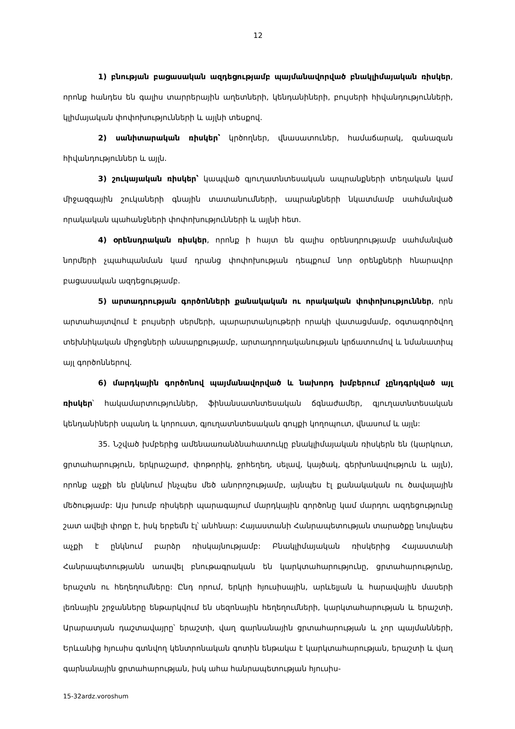12
1) բնության բացասական ազդեցությամբ պայմանավորված բնակլիմայական ռիսկեր, որոնք հանդես են գալիս տարրերային աղետների, կենդանիների, բույսերի հիվանդությունների, կլիմայական փոփոխությունների և այլնի տեսքով.
2) սանիտարական ռիսկեր՝ կրծողներ, վնասատուներ, համաճարակ, զանազան հիվանդություններ և այլն.
3) շուկայական ռիսկեր՝ կապված գյուղատնտեսական ապրանքների տեղական կամ միջազգային շուկաների գնային տատանումների, ապրանքների նկատմամբ սահմանված որակական պահանջների փոփոխությունների և այլնի հետ.
4) օրենսդրական ռիսկեր, որոնք ի հայտ են գալիս օրենսդրությամբ սահմանված նորմերի չպահպանման կամ դրանց փոփոխության դեպքում նոր օրենքների հնարավոր բացասական ազդեցությամբ.
5) արտադրության գործոնների քանակական ու որակական փոփոխություններ, որն արտահայտվում է բույսերի սերմերի, պարարտանյութերի որակի վատացմամբ, օգտագործվող տեխնիկական միջոցների անսարքությամբ, արտադրողականության կրճատումով և նմանատիպ այլ գործոններով.
6) մարդկային գործոնով պայմանավորված և նախորդ խմբերում չընդգրկված այլ ռիսկեր՝ հակամարտություններ, ֆինանսատնտեսական ճգնաժամեր, գյուղատնտեսական կենդանիների սպանդ և կորուստ, գյուղատնտեսական գույքի կողոպուտ, վնասում և այլն:
35. Նշված խմբերից ամենաառանձնահատուկը բնակլիմայական ռիսկերն են (կարկուտ, ցրտահարություն, երկրաշարժ, փոթորիկ, ջրհեղեղ, սելավ, կայծակ, գերխոնավություն և այլն), որոնք աչքի են ընկնում ինչպես մեծ անորոշությամբ, այնպես էլ քանակական ու ծավալային մեծությամբ: Այս խումբ ռիսկերի պարագայում մարդկային գործոնը կամ մարդու ազդեցությունը շատ ավելի փոքր է, իսկ երբեմն էլ՝ անհնար: Հայաստանի Հանրապետության տարածքը նույնպես աչքի է ընկնում բարձր ռիսկայնությամբ: Բնակլիմայական ռիսկերից Հայաստանի Հանրապետությանն առավել բնութագրական են կարկտահարությունը, ցրտահարությունը, երաշտն ու հեղեղումները: Ընդ որում, երկրի հյուսիսային, արևելյան և հարավային մասերի լեռնային շրջանները ենթարկվում են սեզոնային հեղեղումների, կարկտահարության և երաշտի, Արարատյան դաշտավայրը՝ երաշտի, վաղ գարնանային ցրտահարության և չոր պայմանների, Երևանից հյուսիս գտնվող կենտրոնական գոտին ենթակա է կարկտահարության, երաշտի և վաղ գարնանային ցրտահարության, իսկ ահա հանրապետության հյուսիս-
15-32ardz.voroshum